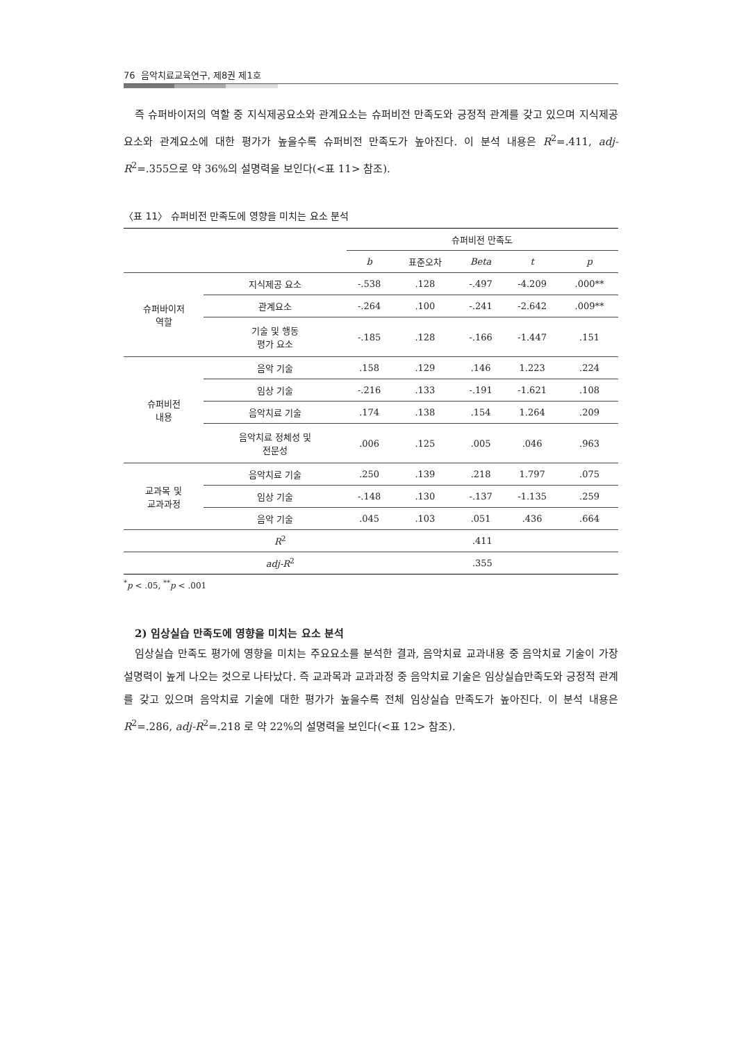76 음악치료교육연구, 제8권 제1호
즉 슈퍼바이저의 역할 중 지식제공요소와 관계요소는 슈퍼비전 만족도와 긍정적 관계를 갖고 있으며 지식제공요소와 관계요소에 대한 평가가 높을수록 슈퍼비전 만족도가 높아진다. 이 분석 내용은 R<sup>2</sup>=.411, adj-R<sup>2</sup>=.355으로 약 36%의 설명력을 보인다(<표 11> 참조).
〈표 11〉 슈퍼비전 만족도에 영향을 미치는 요소 분석
| | | 슈퍼비전 만족도 | | | | |
| --- | --- | --- | --- | --- | --- | --- |
| | | b | 표준오차 | Beta | t | p |
| 슈퍼바이저 역할 | 지식제공 요소 | -.538 | .128 | -.497 | -4.209 | .000** |
| | 관계요소 | -.264 | .100 | -.241 | -2.642 | .009** |
| | 기술 및 행동 평가 요소 | -.185 | .128 | -.166 | -1.447 | .151 |
| 슈퍼비전 내용 | 음악 기술 | .158 | .129 | .146 | 1.223 | .224 |
| | 임상 기술 | -.216 | .133 | -.191 | -1.621 | .108 |
| | 음악치료 기술 | .174 | .138 | .154 | 1.264 | .209 |
| | 음악치료 정체성 및 전문성 | .006 | .125 | .005 | .046 | .963 |
| 교과목 및 교과과정 | 음악치료 기술 | .250 | .139 | .218 | 1.797 | .075 |
| | 임상 기술 | -.148 | .130 | -.137 | -1.135 | .259 |
| | 음악 기술 | .045 | .103 | .051 | .436 | .664 |
| R<sup>2</sup> | | .411 | | | | |
| adj-R<sup>2</sup> | | .355 | | | | |
<sup>*</sup> p < .05, <sup>**</sup>p < .001
2) 임상실습 만족도에 영향을 미치는 요소 분석
임상실습 만족도 평가에 영향을 미치는 주요요소를 분석한 결과, 음악치료 교과내용 중 음악치료 기술이 가장 설명력이 높게 나오는 것으로 나타났다. 즉 교과목과 교과과정 중 음악치료 기술은 임상실습만족도와 긍정적 관계를 갖고 있으며 음악치료 기술에 대한 평가가 높을수록 전체 임상실습 만족도가 높아진다. 이 분석 내용은 R<sup>2</sup>=.286, adj-R<sup>2</sup>=.218 로 약 22%의 설명력을 보인다(<표 12> 참조).